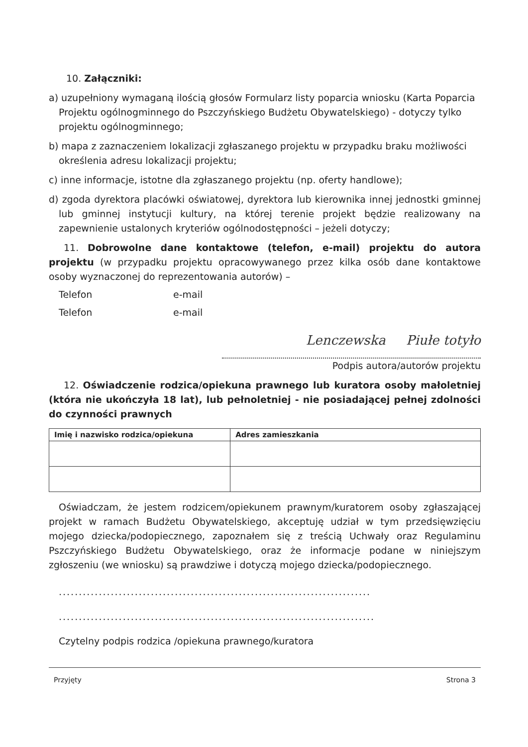10. Załączniki:
a) uzupełniony wymaganą ilością głosów Formularz listy poparcia wniosku (Karta Poparcia Projektu ogólnogminnego do Pszczyńskiego Budżetu Obywatelskiego) - dotyczy tylko projektu ogólnogminnego;
b) mapa z zaznaczeniem lokalizacji zgłaszanego projektu w przypadku braku możliwości określenia adresu lokalizacji projektu;
c) inne informacje, istotne dla zgłaszanego projektu (np. oferty handlowe);
d) zgoda dyrektora placówki oświatowej, dyrektora lub kierownika innej jednostki gminnej lub gminnej instytucji kultury, na której terenie projekt będzie realizowany na zapewnienie ustalonych kryteriów ogólnodostępności – jeżeli dotyczy;
11. Dobrowolne dane kontaktowe (telefon, e-mail) projektu do autora projektu (w przypadku projektu opracowywanego przez kilka osób dane kontaktowe osoby wyznaczonej do reprezentowania autorów) –
Telefon e-mail
Telefon e-mail
Lenczewska Piułe totyło
Podpis autora/autorów projektu
12. Oświadczenie rodzica/opiekuna prawnego lub kuratora osoby małoletniej (która nie ukończyła 18 lat), lub pełnoletniej - nie posiadającej pełnej zdolności do czynności prawnych
| Imię i nazwisko rodzica/opiekuna | Adres zamieszkania |
| --- | --- |
Oświadczam, że jestem rodzicem/opiekunem prawnym/kuratorem osoby zgłaszającej projekt w ramach Budżetu Obywatelskiego, akceptuję udział w tym przedsięwzięciu mojego dziecka/podopiecznego, zapoznałem się z treścią Uchwały oraz Regulaminu Pszczyńskiego Budżetu Obywatelskiego, oraz że informacje podane w niniejszym zgłoszeniu (we wniosku) są prawdziwe i dotyczą mojego dziecka/podopiecznego.
..............................................................................
...............................................................................
Czytelny podpis rodzica /opiekuna prawnego/kuratora
Przyjęty Strona 3